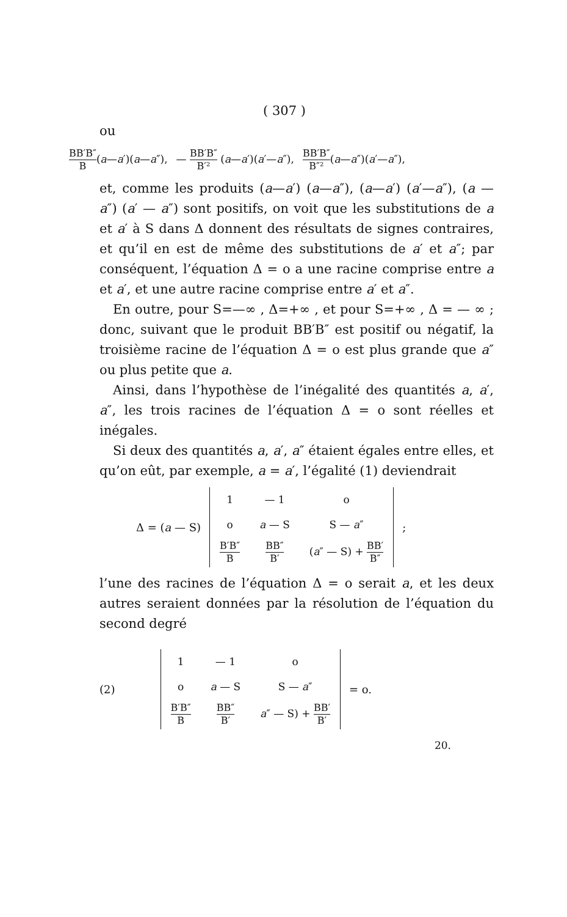( 307 )
ou
BB′B″ B(a—a′)(a—a″), — BB′B″ B′² (a—a′)(a′—a″), BB′B″ B″²(a—a″)(a′—a″),
et, comme les produits (a—a′) (a—a″), (a—a′) (a′—a″), (a — a″) (a′ — a″) sont positifs, on voit que les substitutions de a et a′ à S dans Δ donnent des résultats de signes contraires, et qu’il en est de même des substitutions de a′ et a″; par conséquent, l’équation Δ = o a une racine comprise entre a et a′, et une autre racine comprise entre a′ et a″.
En outre, pour S=—∞ , Δ=+∞ , et pour S=+∞ , Δ = — ∞ ; donc, suivant que le produit BB′B″ est positif ou négatif, la troisième racine de l’équation Δ = o est plus grande que a″ ou plus petite que a.
Ainsi, dans l’hypothèse de l’inégalité des quantités a, a′, a″, les trois racines de l’équation Δ = o sont réelles et inégales.
Si deux des quantités a, a′, a″ étaient égales entre elles, et qu’on eût, par exemple, a = a′, l’égalité (1) deviendrait
Δ = (a — S)
| 1 | — 1 | o |
| o | a — S | S — a ″ |
| B′B″ B | BB″ B′ | ( a ″ — S) + BB′ B″ |
;
l’une des racines de l’équation Δ = o serait a, et les deux autres seraient données par la résolution de l’équation du second degré
(2)
| 1 | — 1 | o |
| o | a — S | S — a ″ |
| B′B″ B | BB″ B′ | a ″ — S) + BB′ B′ |
= o.
20.